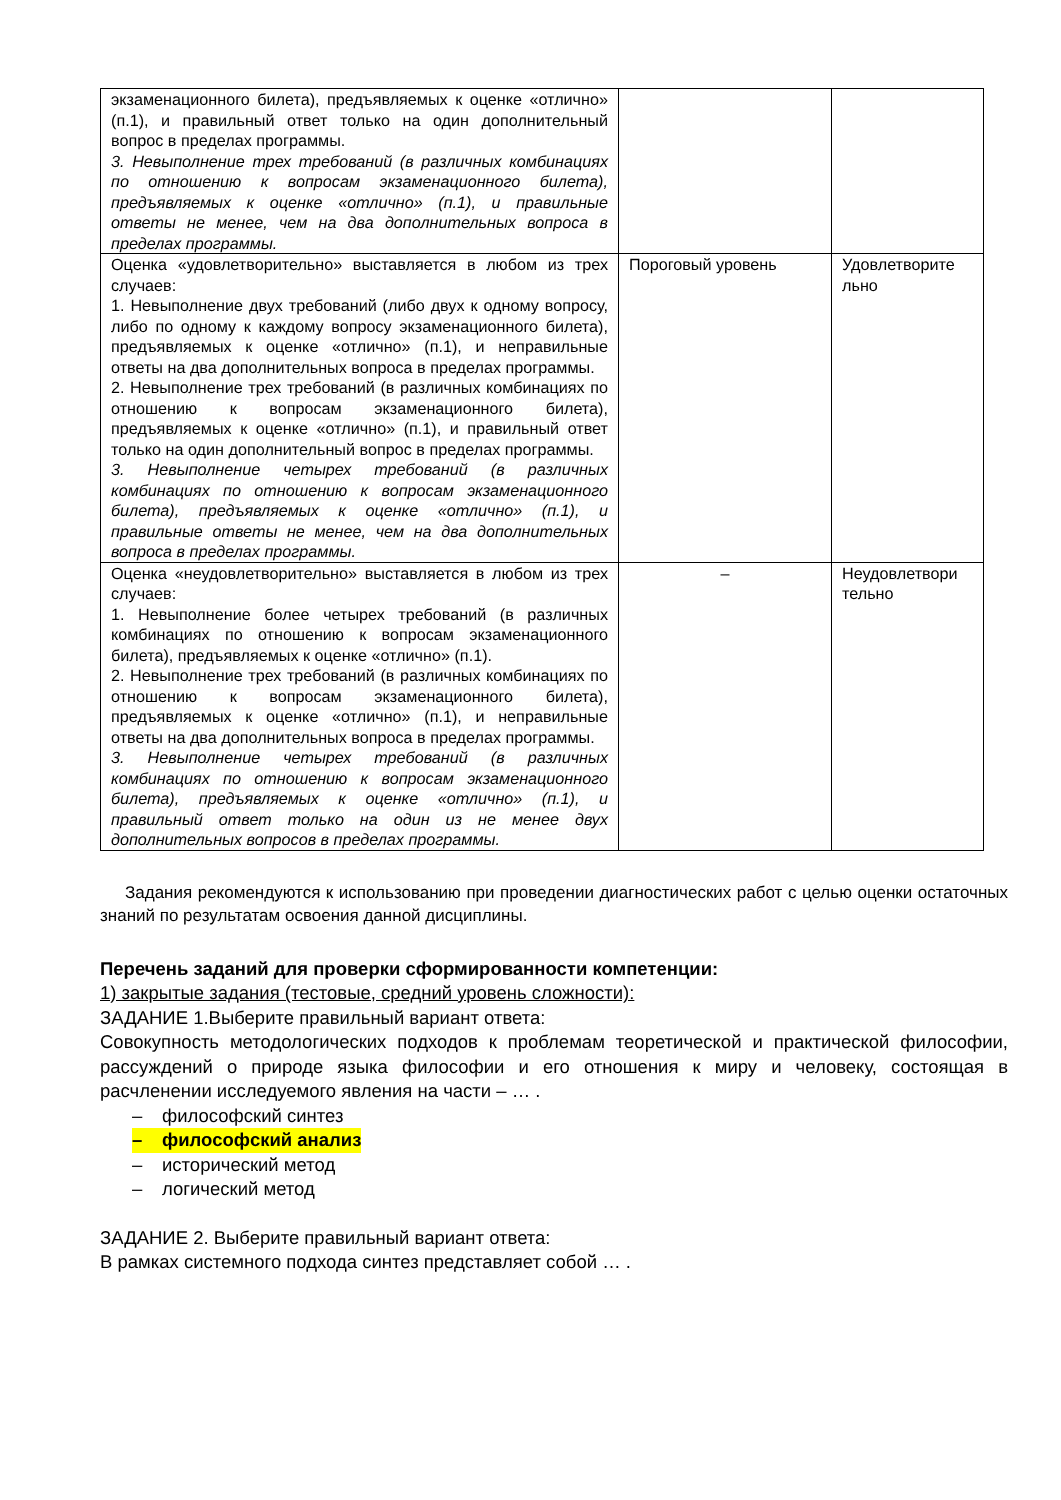| экзаменационного билета), предъявляемых к оценке «отлично» (п.1), и правильный ответ только на один дополнительный вопрос в пределах программы. 3. Невыполнение трех требований (в различных комбинациях по отношению к вопросам экзаменационного билета), предъявляемых к оценке «отлично» (п.1), и правильные ответы не менее, чем на два дополнительных вопроса в пределах программы. | | |
| Оценка «удовлетворительно» выставляется в любом из трех случаев: 1. Невыполнение двух требований (либо двух к одному вопросу, либо по одному к каждому вопросу экзаменационного билета), предъявляемых к оценке «отлично» (п.1), и неправильные ответы на два дополнительных вопроса в пределах программы. 2. Невыполнение трех требований (в различных комбинациях по отношению к вопросам экзаменационного билета), предъявляемых к оценке «отлично» (п.1), и правильный ответ только на один дополнительный вопрос в пределах программы. 3. Невыполнение четырех требований (в различных комбинациях по отношению к вопросам экзаменационного билета), предъявляемых к оценке «отлично» (п.1), и правильные ответы не менее, чем на два дополнительных вопроса в пределах программы. | Пороговый уровень | Удовлетворите льно |
| Оценка «неудовлетворительно» выставляется в любом из трех случаев: 1. Невыполнение более четырех требований (в различных комбинациях по отношению к вопросам экзаменационного билета), предъявляемых к оценке «отлично» (п.1). 2. Невыполнение трех требований (в различных комбинациях по отношению к вопросам экзаменационного билета), предъявляемых к оценке «отлично» (п.1), и неправильные ответы на два дополнительных вопроса в пределах программы. 3. Невыполнение четырех требований (в различных комбинациях по отношению к вопросам экзаменационного билета), предъявляемых к оценке «отлично» (п.1), и правильный ответ только на один из не менее двух дополнительных вопросов в пределах программы. | – | Неудовлетвори тельно |
Задания рекомендуются к использованию при проведении диагностических работ с целью оценки остаточных знаний по результатам освоения данной дисциплины.
Перечень заданий для проверки сформированности компетенции:
1) закрытые задания (тестовые, средний уровень сложности):
ЗАДАНИЕ 1.Выберите правильный вариант ответа:
Совокупность методологических подходов к проблемам теоретической и практической философии, рассуждений о природе языка философии и его отношения к миру и человеку, состоящая в расчленении исследуемого явления на части – … .
– философский синтез
– философский анализ
– исторический метод
– логический метод
ЗАДАНИЕ 2. Выберите правильный вариант ответа:
В рамках системного подхода синтез представляет собой … .